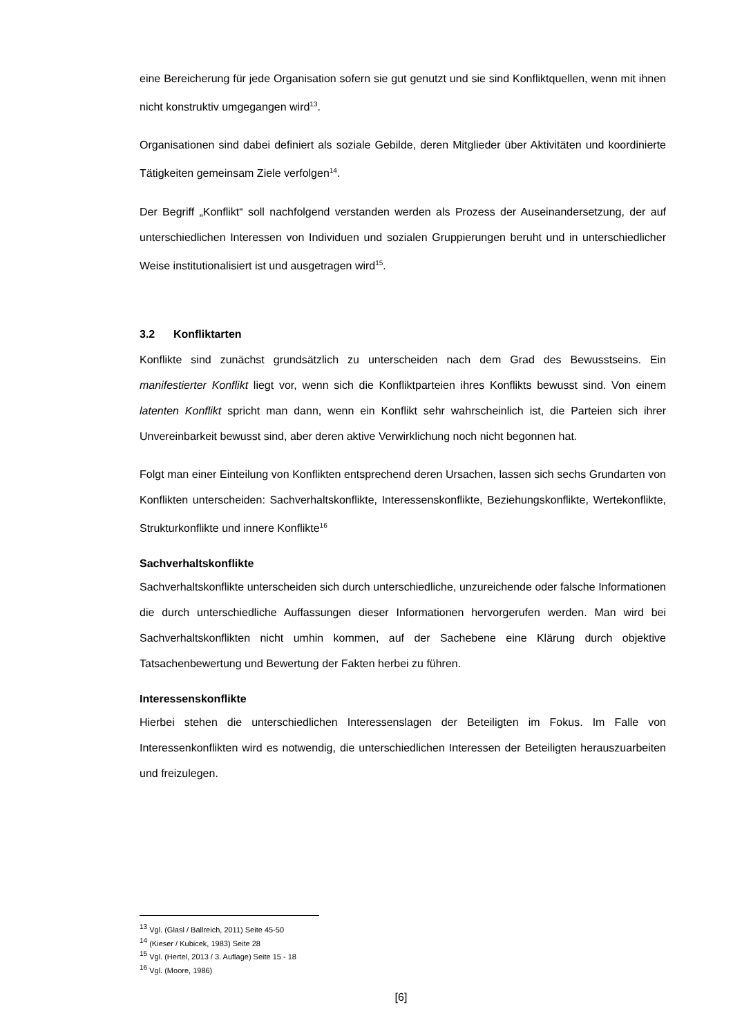eine Bereicherung für jede Organisation sofern sie gut genutzt und sie sind Konfliktquellen, wenn mit ihnen nicht konstruktiv umgegangen wird<sup>13</sup>.
Organisationen sind dabei definiert als soziale Gebilde, deren Mitglieder über Aktivitäten und koordinierte Tätigkeiten gemeinsam Ziele verfolgen<sup>14</sup>.
Der Begriff „Konflikt“ soll nachfolgend verstanden werden als Prozess der Auseinandersetzung, der auf unterschiedlichen Interessen von Individuen und sozialen Gruppierungen beruht und in unterschiedlicher Weise institutionalisiert ist und ausgetragen wird<sup>15</sup>.
3.2 Konfliktarten
Konflikte sind zunächst grundsätzlich zu unterscheiden nach dem Grad des Bewusstseins. Ein manifestierter Konflikt liegt vor, wenn sich die Konfliktparteien ihres Konflikts bewusst sind. Von einem latenten Konflikt spricht man dann, wenn ein Konflikt sehr wahrscheinlich ist, die Parteien sich ihrer Unvereinbarkeit bewusst sind, aber deren aktive Verwirklichung noch nicht begonnen hat.
Folgt man einer Einteilung von Konflikten entsprechend deren Ursachen, lassen sich sechs Grundarten von Konflikten unterscheiden: Sachverhaltskonflikte, Interessenskonflikte, Beziehungskonflikte, Wertekonflikte, Strukturkonflikte und innere Konflikte<sup>16</sup>
Sachverhaltskonflikte
Sachverhaltskonflikte unterscheiden sich durch unterschiedliche, unzureichende oder falsche Informationen die durch unterschiedliche Auffassungen dieser Informationen hervorgerufen werden. Man wird bei Sachverhaltskonflikten nicht umhin kommen, auf der Sachebene eine Klärung durch objektive Tatsachenbewertung und Bewertung der Fakten herbei zu führen.
Interessenskonflikte
Hierbei stehen die unterschiedlichen Interessenslagen der Beteiligten im Fokus. Im Falle von Interessenkonflikten wird es notwendig, die unterschiedlichen Interessen der Beteiligten herauszuarbeiten und freizulegen.
<sup>13</sup> Vgl. (Glasl / Ballreich, 2011) Seite 45-50
<sup>14</sup> (Kieser / Kubicek, 1983) Seite 28
<sup>15</sup> Vgl. (Hertel, 2013 / 3. Auflage) Seite 15 - 18
<sup>16</sup> Vgl. (Moore, 1986)
[6]